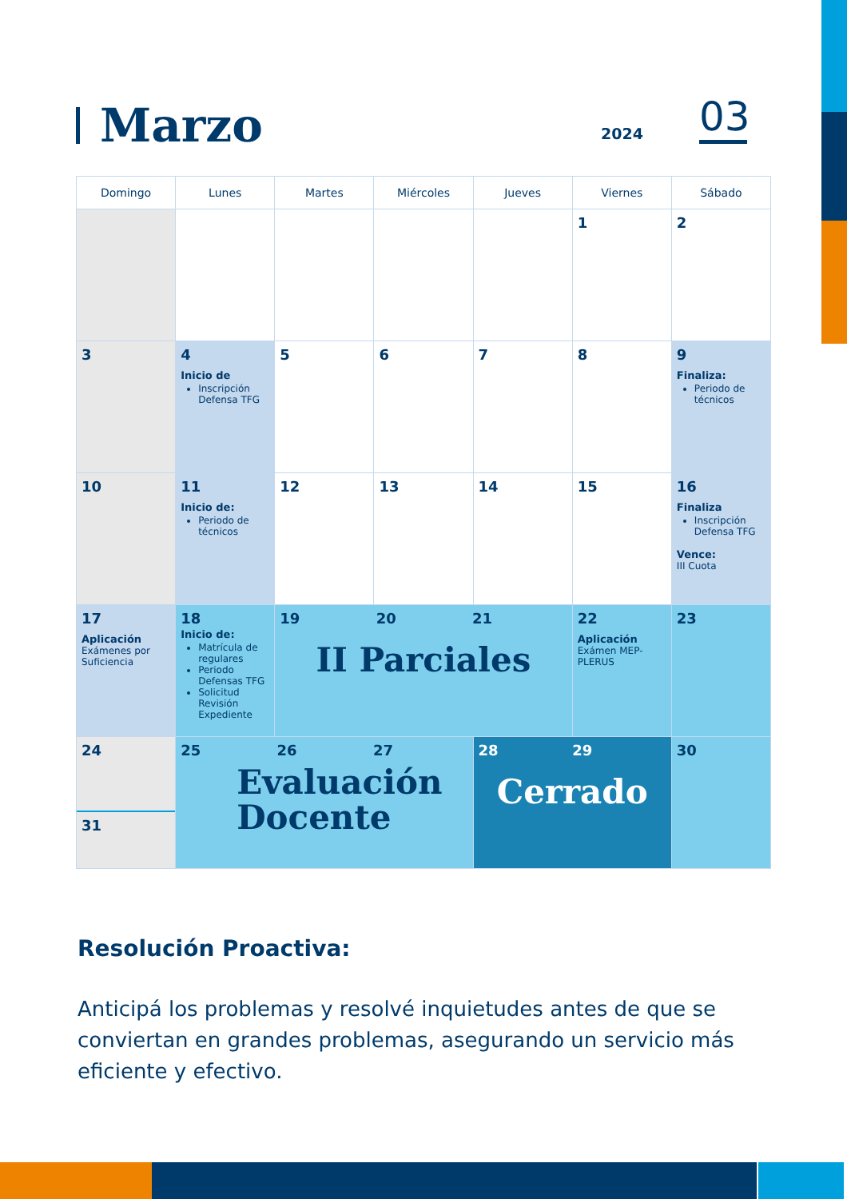Marzo
2024
03
| Domingo | Lunes | Martes | Miércoles | Jueves | Viernes | Sábado |
| --- | --- | --- | --- | --- | --- | --- |
| | | | | | 1 | 2 |
| 3 | 4 Inicio de Inscripción Defensa TFG | 5 | 6 | 7 | 8 | 9 Finaliza: Periodo de técnicos |
| 10 | 11 Inicio de: Periodo de técnicos | 12 | 13 | 14 | 15 | 16 Finaliza Inscripción Defensa TFG Vence: III Cuota |
| 17 Aplicación Exámenes por Suficiencia | 18 Inicio de: Matrícula de regulares Periodo Defensas TFG Solicitud Revisión Expediente | 19 20 21 II Parciales | | | 22 Aplicación Exámen MEP-PLERUS | 23 |
| 24 31 | 25 26 27 Evaluación Docente | | | 28 29 Cerrado | | 30 |
Resolución Proactiva:
Anticipá los problemas y resolvé inquietudes antes de que se conviertan en grandes problemas, asegurando un servicio más eficiente y efectivo.